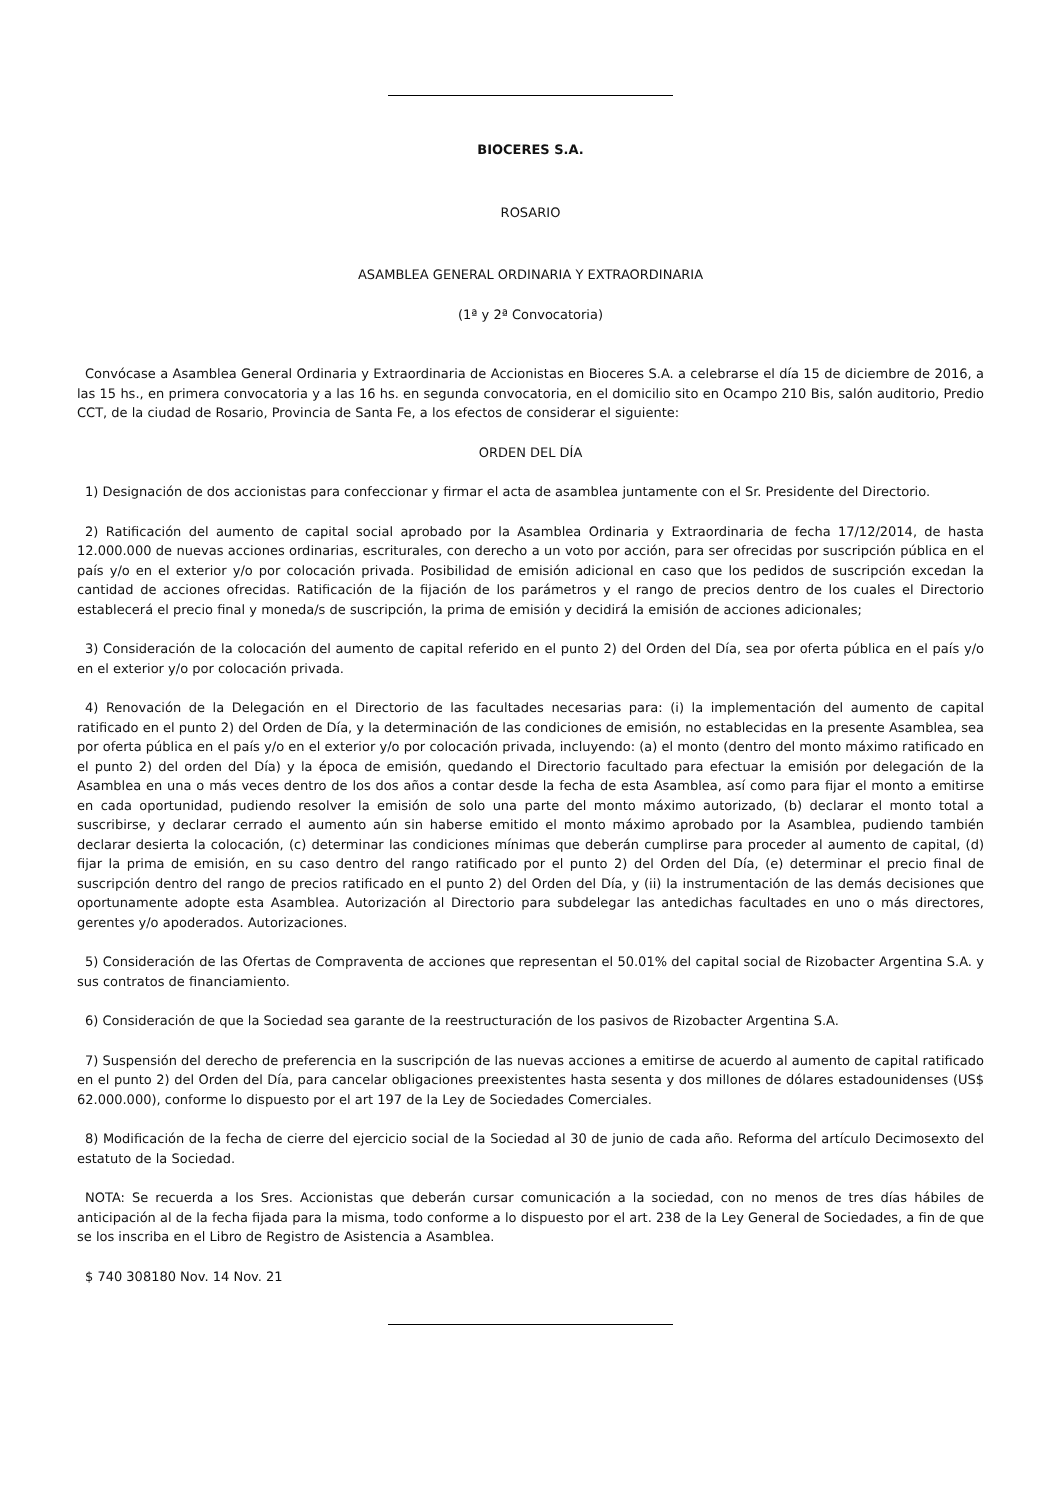BIOCERES S.A.
ROSARIO
ASAMBLEA GENERAL ORDINARIA Y EXTRAORDINARIA
(1ª y 2ª Convocatoria)
Convócase a Asamblea General Ordinaria y Extraordinaria de Accionistas en Bioceres S.A. a celebrarse el día 15 de diciembre de 2016, a las 15 hs., en primera convocatoria y a las 16 hs. en segunda convocatoria, en el domicilio sito en Ocampo 210 Bis, salón auditorio, Predio CCT, de la ciudad de Rosario, Provincia de Santa Fe, a los efectos de considerar el siguiente:
ORDEN DEL DÍA
1) Designación de dos accionistas para confeccionar y firmar el acta de asamblea juntamente con el Sr. Presidente del Directorio.
2) Ratificación del aumento de capital social aprobado por la Asamblea Ordinaria y Extraordinaria de fecha 17/12/2014, de hasta 12.000.000 de nuevas acciones ordinarias, escriturales, con derecho a un voto por acción, para ser ofrecidas por suscripción pública en el país y/o en el exterior y/o por colocación privada. Posibilidad de emisión adicional en caso que los pedidos de suscripción excedan la cantidad de acciones ofrecidas. Ratificación de la fijación de los parámetros y el rango de precios dentro de los cuales el Directorio establecerá el precio final y moneda/s de suscripción, la prima de emisión y decidirá la emisión de acciones adicionales;
3) Consideración de la colocación del aumento de capital referido en el punto 2) del Orden del Día, sea por oferta pública en el país y/o en el exterior y/o por colocación privada.
4) Renovación de la Delegación en el Directorio de las facultades necesarias para: (i) la implementación del aumento de capital ratificado en el punto 2) del Orden de Día, y la determinación de las condiciones de emisión, no establecidas en la presente Asamblea, sea por oferta pública en el país y/o en el exterior y/o por colocación privada, incluyendo: (a) el monto (dentro del monto máximo ratificado en el punto 2) del orden del Día) y la época de emisión, quedando el Directorio facultado para efectuar la emisión por delegación de la Asamblea en una o más veces dentro de los dos años a contar desde la fecha de esta Asamblea, así como para fijar el monto a emitirse en cada oportunidad, pudiendo resolver la emisión de solo una parte del monto máximo autorizado, (b) declarar el monto total a suscribirse, y declarar cerrado el aumento aún sin haberse emitido el monto máximo aprobado por la Asamblea, pudiendo también declarar desierta la colocación, (c) determinar las condiciones mínimas que deberán cumplirse para proceder al aumento de capital, (d) fijar la prima de emisión, en su caso dentro del rango ratificado por el punto 2) del Orden del Día, (e) determinar el precio final de suscripción dentro del rango de precios ratificado en el punto 2) del Orden del Día, y (ii) la instrumentación de las demás decisiones que oportunamente adopte esta Asamblea. Autorización al Directorio para subdelegar las antedichas facultades en uno o más directores, gerentes y/o apoderados. Autorizaciones.
5) Consideración de las Ofertas de Compraventa de acciones que representan el 50.01% del capital social de Rizobacter Argentina S.A. y sus contratos de financiamiento.
6) Consideración de que la Sociedad sea garante de la reestructuración de los pasivos de Rizobacter Argentina S.A.
7) Suspensión del derecho de preferencia en la suscripción de las nuevas acciones a emitirse de acuerdo al aumento de capital ratificado en el punto 2) del Orden del Día, para cancelar obligaciones preexistentes hasta sesenta y dos millones de dólares estadounidenses (US$ 62.000.000), conforme lo dispuesto por el art 197 de la Ley de Sociedades Comerciales.
8) Modificación de la fecha de cierre del ejercicio social de la Sociedad al 30 de junio de cada año. Reforma del artículo Decimosexto del estatuto de la Sociedad.
NOTA: Se recuerda a los Sres. Accionistas que deberán cursar comunicación a la sociedad, con no menos de tres días hábiles de anticipación al de la fecha fijada para la misma, todo conforme a lo dispuesto por el art. 238 de la Ley General de Sociedades, a fin de que se los inscriba en el Libro de Registro de Asistencia a Asamblea.
$ 740 308180 Nov. 14 Nov. 21